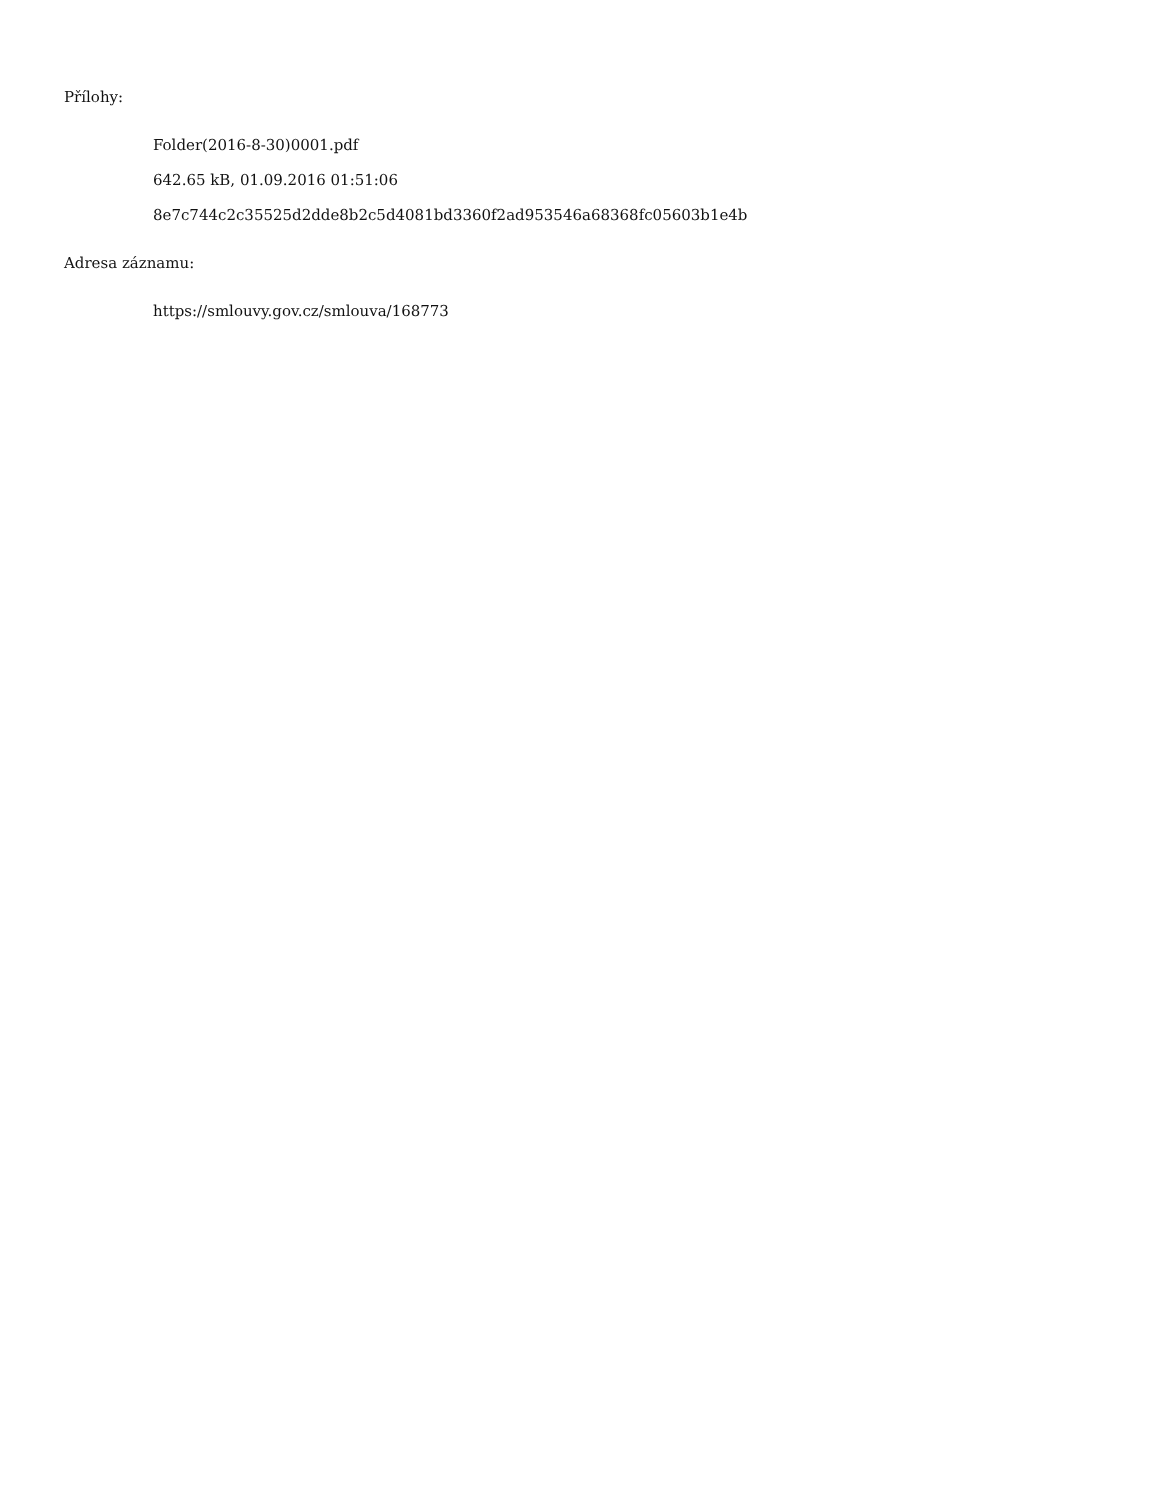Přílohy:
Folder(2016-8-30)0001.pdf
642.65 kB, 01.09.2016 01:51:06
8e7c744c2c35525d2dde8b2c5d4081bd3360f2ad953546a68368fc05603b1e4b
Adresa záznamu:
https://smlouvy.gov.cz/smlouva/168773